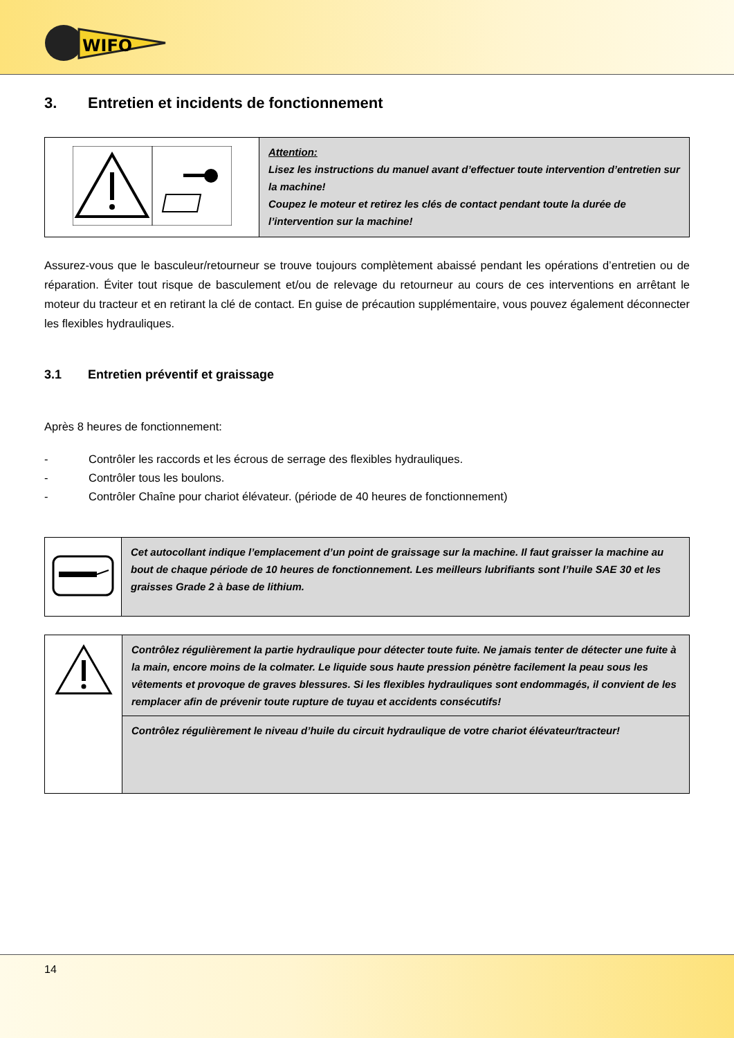WIFO
3. Entretien et incidents de fonctionnement
| | Attention: Lisez les instructions du manuel avant d’effectuer toute intervention d’entretien sur la machine! Coupez le moteur et retirez les clés de contact pendant toute la durée de l’intervention sur la machine! |
Assurez-vous que le basculeur/retourneur se trouve toujours complètement abaissé pendant les opérations d’entretien ou de réparation. Éviter tout risque de basculement et/ou de relevage du retourneur au cours de ces interventions en arrêtant le moteur du tracteur et en retirant la clé de contact. En guise de précaution supplémentaire, vous pouvez également déconnecter les flexibles hydrauliques.
3.1 Entretien préventif et graissage
Après 8 heures de fonctionnement:
- Contrôler les raccords et les écrous de serrage des flexibles hydrauliques.
- Contrôler tous les boulons.
- Contrôler Chaîne pour chariot élévateur. (période de 40 heures de fonctionnement)
| | Cet autocollant indique l’emplacement d’un point de graissage sur la machine. Il faut graisser la machine au bout de chaque période de 10 heures de fonctionnement. Les meilleurs lubrifiants sont l’huile SAE 30 et les graisses Grade 2 à base de lithium. |
| | Contrôlez régulièrement la partie hydraulique pour détecter toute fuite. Ne jamais tenter de détecter une fuite à la main, encore moins de la colmater. Le liquide sous haute pression pénètre facilement la peau sous les vêtements et provoque de graves blessures. Si les flexibles hydrauliques sont endommagés, il convient de les remplacer afin de prévenir toute rupture de tuyau et accidents consécutifs! |
| | Contrôlez régulièrement le niveau d’huile du circuit hydraulique de votre chariot élévateur/tracteur! |
14